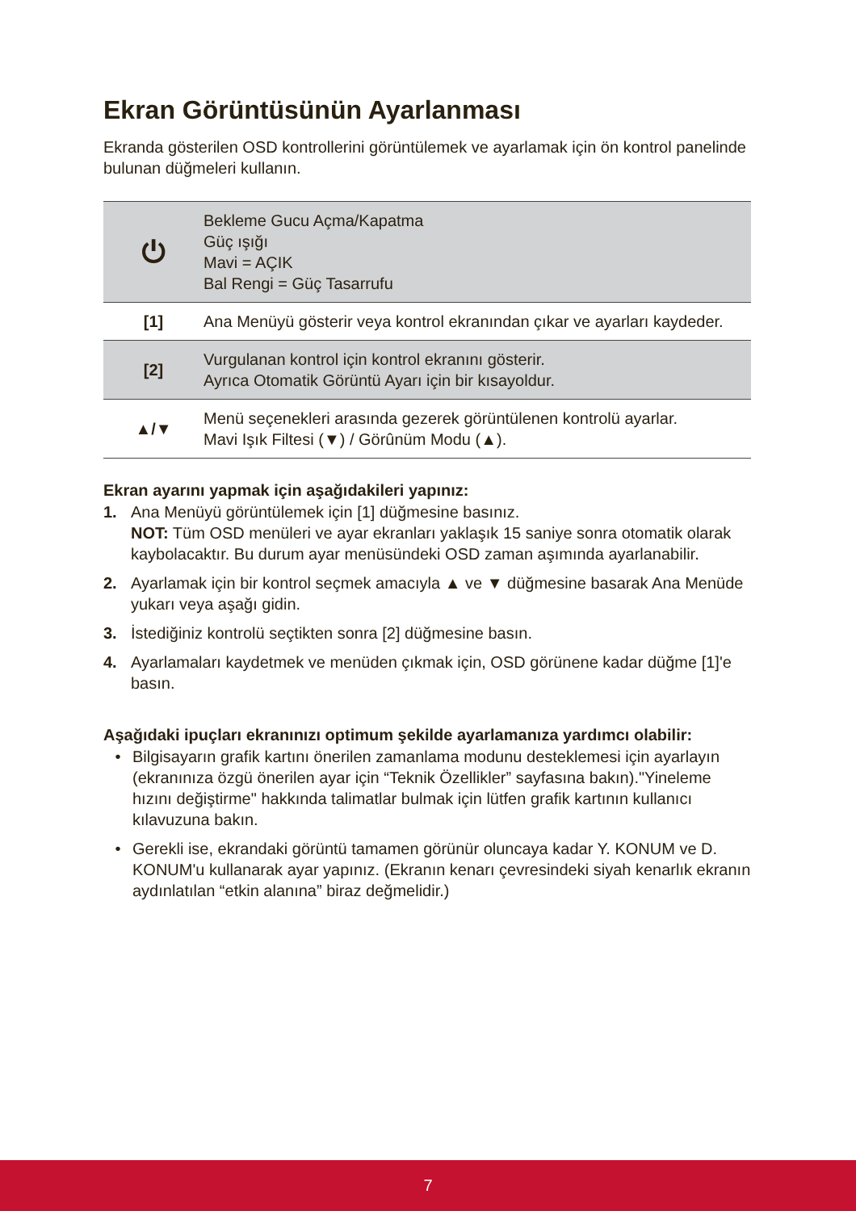Ekran Görüntüsünün Ayarlanması
Ekranda gösterilen OSD kontrollerini görüntülemek ve ayarlamak için ön kontrol panelinde bulunan düğmeleri kullanın.
| ⏻ | Bekleme Gucu Açma/Kapatma Güç ışığı Mavi = AÇIK Bal Rengi = Güç Tasarrufu |
| [1] | Ana Menüyü gösterir veya kontrol ekranından çıkar ve ayarları kaydeder. |
| [2] | Vurgulanan kontrol için kontrol ekranını gösterir. Ayrıca Otomatik Görüntü Ayarı için bir kısayoldur. |
| ▲/▼ | Menü seçenekleri arasında gezerek görüntülenen kontrolü ayarlar. Mavi Işık Filtesi (▼) / Görûnüm Modu (▲). |
Ekran ayarını yapmak için aşağıdakileri yapınız:
1. Ana Menüyü görüntülemek için [1] düğmesine basınız.
NOT: Tüm OSD menüleri ve ayar ekranları yaklaşık 15 saniye sonra otomatik olarak kaybolacaktır. Bu durum ayar menüsündeki OSD zaman aşımında ayarlanabilir.
2. Ayarlamak için bir kontrol seçmek amacıyla ▲ ve ▼ düğmesine basarak Ana Menüde yukarı veya aşağı gidin.
3. İstediğiniz kontrolü seçtikten sonra [2] düğmesine basın.
4. Ayarlamaları kaydetmek ve menüden çıkmak için, OSD görünene kadar düğme [1]'e basın.
Aşağıdaki ipuçları ekranınızı optimum şekilde ayarlamanıza yardımcı olabilir:
• Bilgisayarın grafik kartını önerilen zamanlama modunu desteklemesi için ayarlayın (ekranınıza özgü önerilen ayar için “Teknik Özellikler” sayfasına bakın)."Yineleme hızını değiştirme" hakkında talimatlar bulmak için lütfen grafik kartının kullanıcı kılavuzuna bakın.
• Gerekli ise, ekrandaki görüntü tamamen görünür oluncaya kadar Y. KONUM ve D. KONUM'u kullanarak ayar yapınız. (Ekranın kenarı çevresindeki siyah kenarlık ekranın aydınlatılan “etkin alanına” biraz değmelidir.)
7